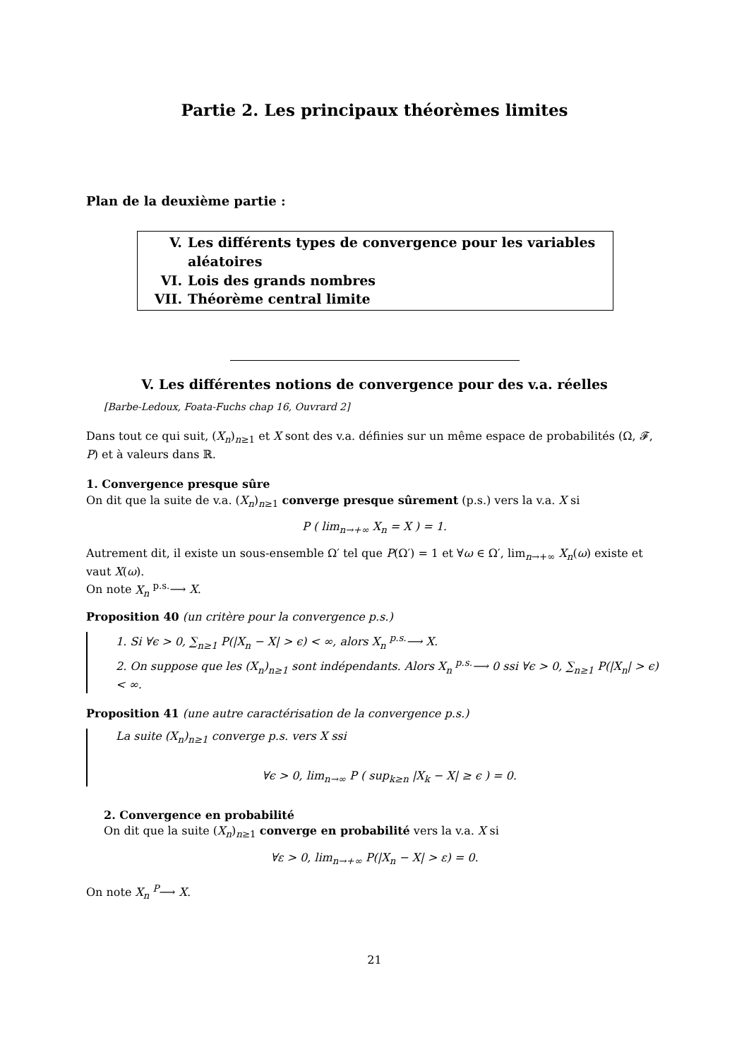Partie 2. Les principaux théorèmes limites
Plan de la deuxième partie :
V. Les différents types de convergence pour les variables aléatoires
VI. Lois des grands nombres
VII. Théorème central limite
V. Les différentes notions de convergence pour des v.a. réelles
[Barbe-Ledoux, Foata-Fuchs chap 16, Ouvrard 2]
Dans tout ce qui suit, (X<sub>n</sub>)<sub>n≥1</sub> et X sont des v.a. définies sur un même espace de probabilités (Ω, 𝓕, P) et à valeurs dans ℝ.
1. Convergence presque sûre
On dit que la suite de v.a. (X<sub>n</sub>)<sub>n≥1</sub> converge presque sûrement (p.s.) vers la v.a. X si
P ( lim<sub>n→+∞</sub> X<sub>n</sub> = X ) = 1.
Autrement dit, il existe un sous-ensemble Ω′ tel que P(Ω′) = 1 et ∀ω ∈ Ω′, lim<sub>n→+∞</sub> X<sub>n</sub>(ω) existe et vaut X(ω).
On note X<sub>n</sub> <sup>p.s.</sup>⟶ X.
Proposition 40 (un critère pour la convergence p.s.)
1. Si ∀ϵ > 0, ∑<sub>n≥1</sub> P(|X<sub>n</sub> − X| > ϵ) < ∞, alors X<sub>n</sub> <sup>p.s.</sup>⟶ X.
2. On suppose que les (X<sub>n</sub>)<sub>n≥1</sub> sont indépendants. Alors X<sub>n</sub> <sup>p.s.</sup>⟶ 0 ssi ∀ϵ > 0, ∑<sub>n≥1</sub> P(|X<sub>n</sub>| > ϵ) < ∞.
Proposition 41 (une autre caractérisation de la convergence p.s.)
La suite (X<sub>n</sub>)<sub>n≥1</sub> converge p.s. vers X ssi
∀ϵ > 0, lim<sub>n→∞</sub> P ( sup<sub>k≥n</sub> |X<sub>k</sub> − X| ≥ ϵ ) = 0.
2. Convergence en probabilité
On dit que la suite (X<sub>n</sub>)<sub>n≥1</sub> converge en probabilité vers la v.a. X si
∀ε > 0, lim<sub>n→+∞</sub> P(|X<sub>n</sub> − X| > ε) = 0.
On note X<sub>n</sub> <sup>P</sup>⟶ X.
21